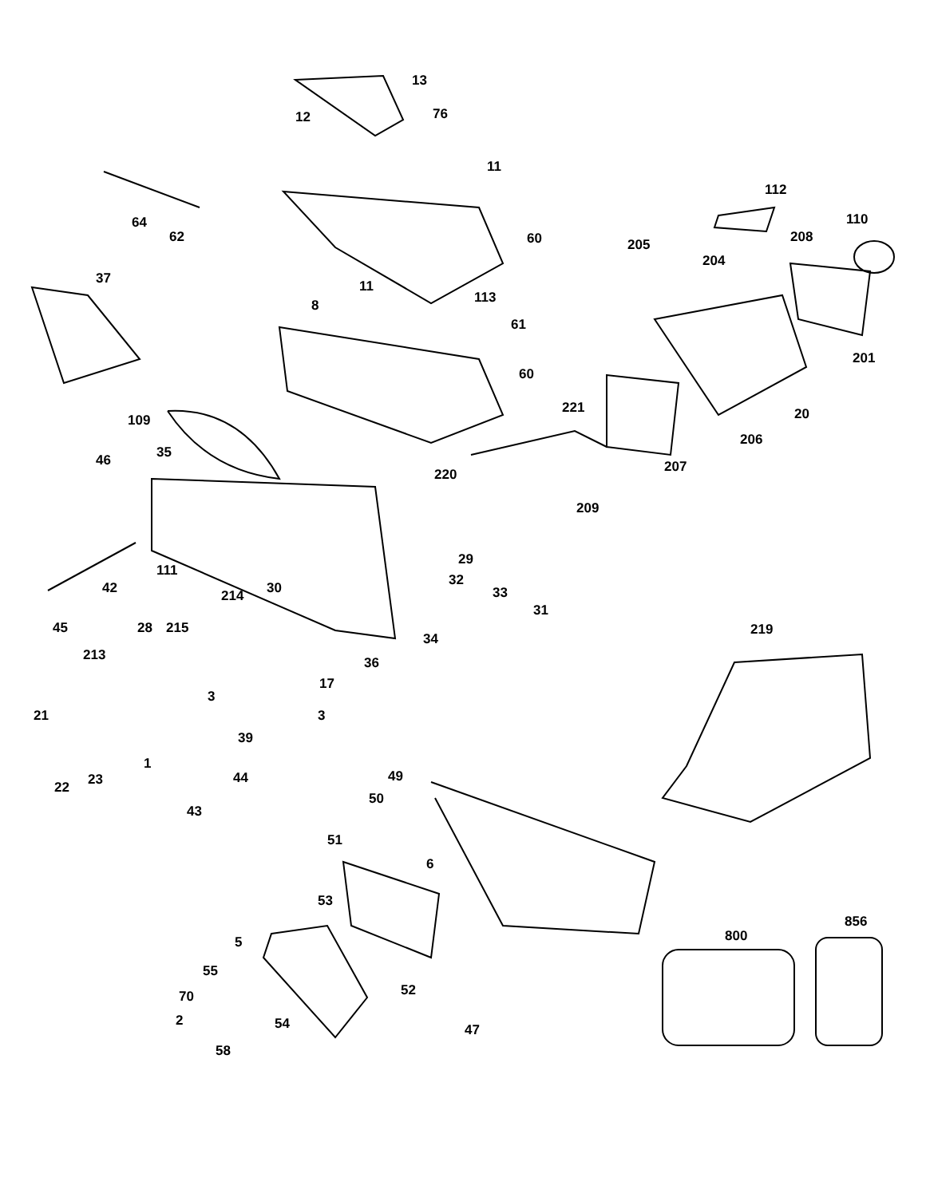13
76
12
11
64
62
60
11
37
8
113
61
60
112
110
208
205
204
201
20
206
207
221
220
209
29
109
46
35
111
42
45
32
33
31
34
30
214
28
215
36
17
213
3
3
39
21
1
22
23
44
49
50
43
219
51
6
53
5
800
856
55
52
70
54
47
2
58